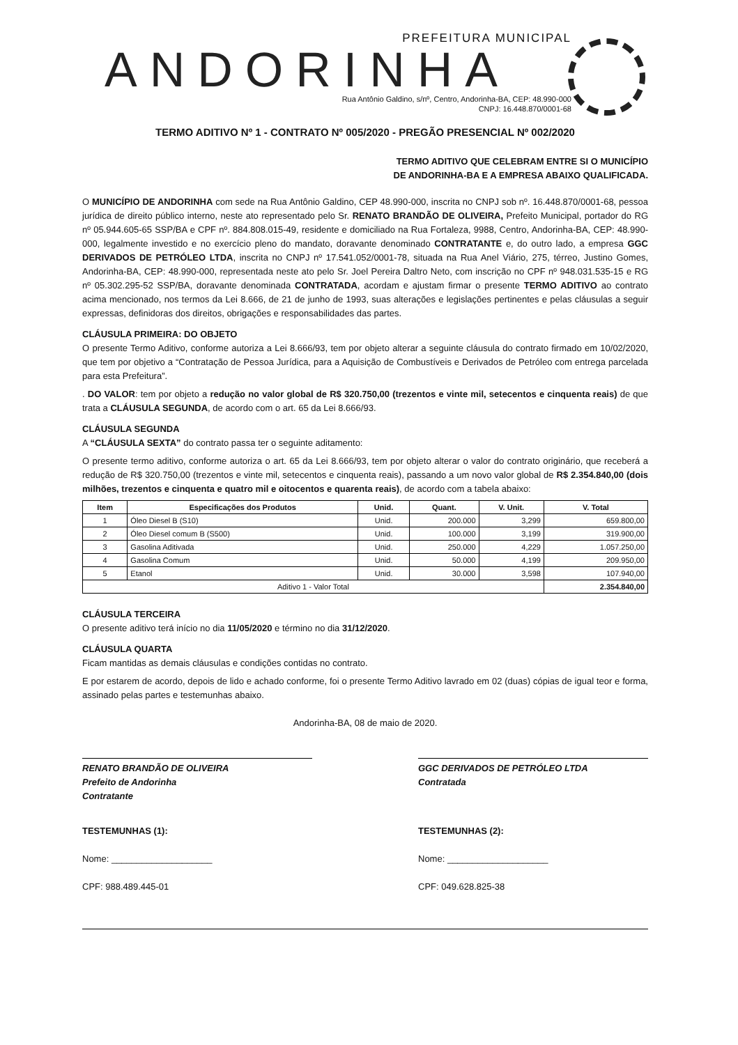PREFEITURA MUNICIPAL
ANDORINHA
Rua Antônio Galdino, s/nº, Centro, Andorinha-BA, CEP: 48.990-000
CNPJ: 16.448.870/0001-68
TERMO ADITIVO Nº 1 - CONTRATO Nº 005/2020 - PREGÃO PRESENCIAL Nº 002/2020
TERMO ADITIVO QUE CELEBRAM ENTRE SI O MUNICÍPIO
DE ANDORINHA-BA E A EMPRESA ABAIXO QUALIFICADA.
O MUNICÍPIO DE ANDORINHA com sede na Rua Antônio Galdino, CEP 48.990-000, inscrita no CNPJ sob nº. 16.448.870/0001-68, pessoa jurídica de direito público interno, neste ato representado pelo Sr. RENATO BRANDÃO DE OLIVEIRA, Prefeito Municipal, portador do RG nº 05.944.605-65 SSP/BA e CPF nº. 884.808.015-49, residente e domiciliado na Rua Fortaleza, 9988, Centro, Andorinha-BA, CEP: 48.990-000, legalmente investido e no exercício pleno do mandato, doravante denominado CONTRATANTE e, do outro lado, a empresa GGC DERIVADOS DE PETRÓLEO LTDA, inscrita no CNPJ nº 17.541.052/0001-78, situada na Rua Anel Viário, 275, térreo, Justino Gomes, Andorinha-BA, CEP: 48.990-000, representada neste ato pelo Sr. Joel Pereira Daltro Neto, com inscrição no CPF nº 948.031.535-15 e RG nº 05.302.295-52 SSP/BA, doravante denominada CONTRATADA, acordam e ajustam firmar o presente TERMO ADITIVO ao contrato acima mencionado, nos termos da Lei 8.666, de 21 de junho de 1993, suas alterações e legislações pertinentes e pelas cláusulas a seguir expressas, definidoras dos direitos, obrigações e responsabilidades das partes.
CLÁUSULA PRIMEIRA: DO OBJETO
O presente Termo Aditivo, conforme autoriza a Lei 8.666/93, tem por objeto alterar a seguinte cláusula do contrato firmado em 10/02/2020, que tem por objetivo a “Contratação de Pessoa Jurídica, para a Aquisição de Combustíveis e Derivados de Petróleo com entrega parcelada para esta Prefeitura”.
. DO VALOR: tem por objeto a redução no valor global de R$ 320.750,00 (trezentos e vinte mil, setecentos e cinquenta reais) de que trata a CLÁUSULA SEGUNDA, de acordo com o art. 65 da Lei 8.666/93.
CLÁUSULA SEGUNDA
A “CLÁUSULA SEXTA” do contrato passa ter o seguinte aditamento:
O presente termo aditivo, conforme autoriza o art. 65 da Lei 8.666/93, tem por objeto alterar o valor do contrato originário, que receberá a redução de R$ 320.750,00 (trezentos e vinte mil, setecentos e cinquenta reais), passando a um novo valor global de R$ 2.354.840,00 (dois milhões, trezentos e cinquenta e quatro mil e oitocentos e quarenta reais), de acordo com a tabela abaixo:
| Item | Especificações dos Produtos | Unid. | Quant. | V. Unit. | V. Total |
| --- | --- | --- | --- | --- | --- |
| 1 | Óleo Diesel B (S10) | Unid. | 200.000 | 3,299 | 659.800,00 |
| 2 | Óleo Diesel comum B (S500) | Unid. | 100.000 | 3,199 | 319.900,00 |
| 3 | Gasolina Aditivada | Unid. | 250.000 | 4,229 | 1.057.250,00 |
| 4 | Gasolina Comum | Unid. | 50.000 | 4,199 | 209.950,00 |
| 5 | Etanol | Unid. | 30.000 | 3,598 | 107.940,00 |
| Aditivo 1 - Valor Total | | | | | 2.354.840,00 |
CLÁUSULA TERCEIRA
O presente aditivo terá início no dia 11/05/2020 e término no dia 31/12/2020.
CLÁUSULA QUARTA
Ficam mantidas as demais cláusulas e condições contidas no contrato.
E por estarem de acordo, depois de lido e achado conforme, foi o presente Termo Aditivo lavrado em 02 (duas) cópias de igual teor e forma, assinado pelas partes e testemunhas abaixo.
Andorinha-BA, 08 de maio de 2020.
RENATO BRANDÃO DE OLIVEIRA
Prefeito de Andorinha
Contratante
GGC DERIVADOS DE PETRÓLEO LTDA
Contratada
TESTEMUNHAS (1):
Nome: ____________________
CPF: 988.489.445-01
TESTEMUNHAS (2):
Nome: ____________________
CPF: 049.628.825-38